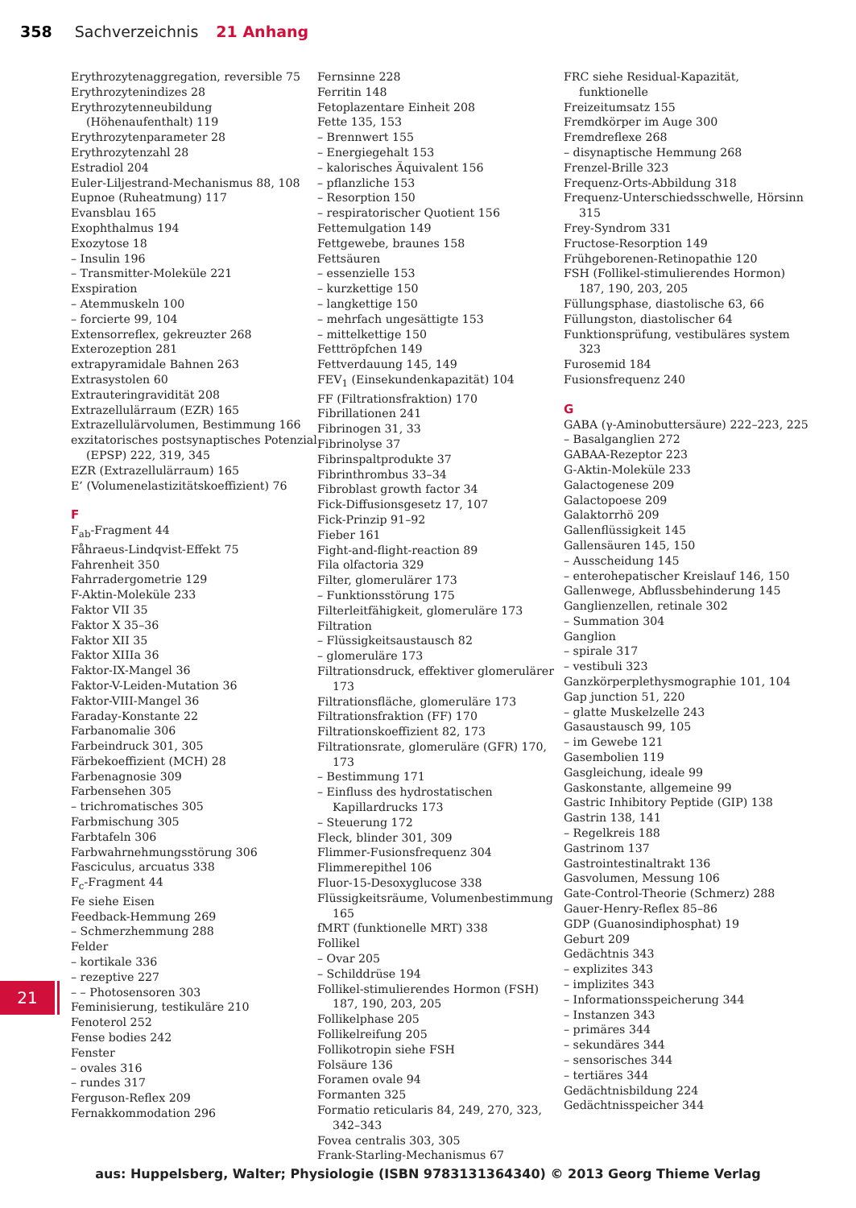358 Sachverzeichnis 21 Anhang
Erythrozytenaggregation, reversible 75
Erythrozytenindizes 28
Erythrozytenneubildung (Höhenaufenthalt) 119
Erythrozytenparameter 28
Erythrozytenzahl 28
Estradiol 204
Euler-Liljestrand-Mechanismus 88, 108
Eupnoe (Ruheatmung) 117
Evansblau 165
Exophthalmus 194
Exozytose 18
– Insulin 196
– Transmitter-Moleküle 221
Exspiration
– Atemmuskeln 100
– forcierte 99, 104
Extensorreflex, gekreuzter 268
Exterozeption 281
extrapyramidale Bahnen 263
Extrasystolen 60
Extrauteringravidität 208
Extrazellulärraum (EZR) 165
Extrazellulärvolumen, Bestimmung 166
exzitatorisches postsynaptisches Potenzial (EPSP) 222, 319, 345
EZR (Extrazellulärraum) 165
E’ (Volumenelastizitätskoeffizient) 76
F
F<sub>ab</sub>-Fragment 44
Fåhraeus-Lindqvist-Effekt 75
Fahrenheit 350
Fahrradergometrie 129
F-Aktin-Moleküle 233
Faktor VII 35
Faktor X 35–36
Faktor XII 35
Faktor XIIIa 36
Faktor-IX-Mangel 36
Faktor-V-Leiden-Mutation 36
Faktor-VIII-Mangel 36
Faraday-Konstante 22
Farbanomalie 306
Farbeindruck 301, 305
Färbekoeffizient (MCH) 28
Farbenagnosie 309
Farbensehen 305
– trichromatisches 305
Farbmischung 305
Farbtafeln 306
Farbwahrnehmungsstörung 306
Fasciculus, arcuatus 338
F<sub>c</sub>-Fragment 44
Fe siehe Eisen
Feedback-Hemmung 269
– Schmerzhemmung 288
Felder
– kortikale 336
– rezeptive 227
– – Photosensoren 303
Feminisierung, testikuläre 210
Fenoterol 252
Fense bodies 242
Fenster
– ovales 316
– rundes 317
Ferguson-Reflex 209
Fernakkommodation 296
Fernsinne 228
Ferritin 148
Fetoplazentare Einheit 208
Fette 135, 153
– Brennwert 155
– Energiegehalt 153
– kalorisches Äquivalent 156
– pflanzliche 153
– Resorption 150
– respiratorischer Quotient 156
Fettemulgation 149
Fettgewebe, braunes 158
Fettsäuren
– essenzielle 153
– kurzkettige 150
– langkettige 150
– mehrfach ungesättigte 153
– mittelkettige 150
Fetttröpfchen 149
Fettverdauung 145, 149
FEV<sub>1</sub> (Einsekundenkapazität) 104
FF (Filtrationsfraktion) 170
Fibrillationen 241
Fibrinogen 31, 33
Fibrinolyse 37
Fibrinspaltprodukte 37
Fibrinthrombus 33–34
Fibroblast growth factor 34
Fick-Diffusionsgesetz 17, 107
Fick-Prinzip 91–92
Fieber 161
Fight-and-flight-reaction 89
Fila olfactoria 329
Filter, glomerulärer 173
– Funktionsstörung 175
Filterleitfähigkeit, glomeruläre 173
Filtration
– Flüssigkeitsaustausch 82
– glomeruläre 173
Filtrationsdruck, effektiver glomerulärer 173
Filtrationsfläche, glomeruläre 173
Filtrationsfraktion (FF) 170
Filtrationskoeffizient 82, 173
Filtrationsrate, glomeruläre (GFR) 170, 173
– Bestimmung 171
– Einfluss des hydrostatischen Kapillardrucks 173
– Steuerung 172
Fleck, blinder 301, 309
Flimmer-Fusionsfrequenz 304
Flimmerepithel 106
Fluor-15-Desoxyglucose 338
Flüssigkeitsräume, Volumenbestimmung 165
fMRT (funktionelle MRT) 338
Follikel
– Ovar 205
– Schilddrüse 194
Follikel-stimulierendes Hormon (FSH) 187, 190, 203, 205
Follikelphase 205
Follikelreifung 205
Follikotropin siehe FSH
Folsäure 136
Foramen ovale 94
Formanten 325
Formatio reticularis 84, 249, 270, 323, 342–343
Fovea centralis 303, 305
Frank-Starling-Mechanismus 67
FRC siehe Residual-Kapazität, funktionelle
Freizeitumsatz 155
Fremdkörper im Auge 300
Fremdreflexe 268
– disynaptische Hemmung 268
Frenzel-Brille 323
Frequenz-Orts-Abbildung 318
Frequenz-Unterschiedsschwelle, Hörsinn 315
Frey-Syndrom 331
Fructose-Resorption 149
Frühgeborenen-Retinopathie 120
FSH (Follikel-stimulierendes Hormon) 187, 190, 203, 205
Füllungsphase, diastolische 63, 66
Füllungston, diastolischer 64
Funktionsprüfung, vestibuläres system 323
Furosemid 184
Fusionsfrequenz 240
G
GABA (γ-Aminobuttersäure) 222–223, 225
– Basalganglien 272
GABAA-Rezeptor 223
G-Aktin-Moleküle 233
Galactogenese 209
Galactopoese 209
Galaktorrhö 209
Gallenflüssigkeit 145
Gallensäuren 145, 150
– Ausscheidung 145
– enterohepatischer Kreislauf 146, 150
Gallenwege, Abflussbehinderung 145
Ganglienzellen, retinale 302
– Summation 304
Ganglion
– spirale 317
– vestibuli 323
Ganzkörperplethysmographie 101, 104
Gap junction 51, 220
– glatte Muskelzelle 243
Gasaustausch 99, 105
– im Gewebe 121
Gasembolien 119
Gasgleichung, ideale 99
Gaskonstante, allgemeine 99
Gastric Inhibitory Peptide (GIP) 138
Gastrin 138, 141
– Regelkreis 188
Gastrinom 137
Gastrointestinaltrakt 136
Gasvolumen, Messung 106
Gate-Control-Theorie (Schmerz) 288
Gauer-Henry-Reflex 85–86
GDP (Guanosindiphosphat) 19
Geburt 209
Gedächtnis 343
– explizites 343
– implizites 343
– Informationsspeicherung 344
– Instanzen 343
– primäres 344
– sekundäres 344
– sensorisches 344
– tertiäres 344
Gedächtnisbildung 224
Gedächtnisspeicher 344
21
aus: Huppelsberg, Walter; Physiologie (ISBN 9783131364340) © 2013 Georg Thieme Verlag